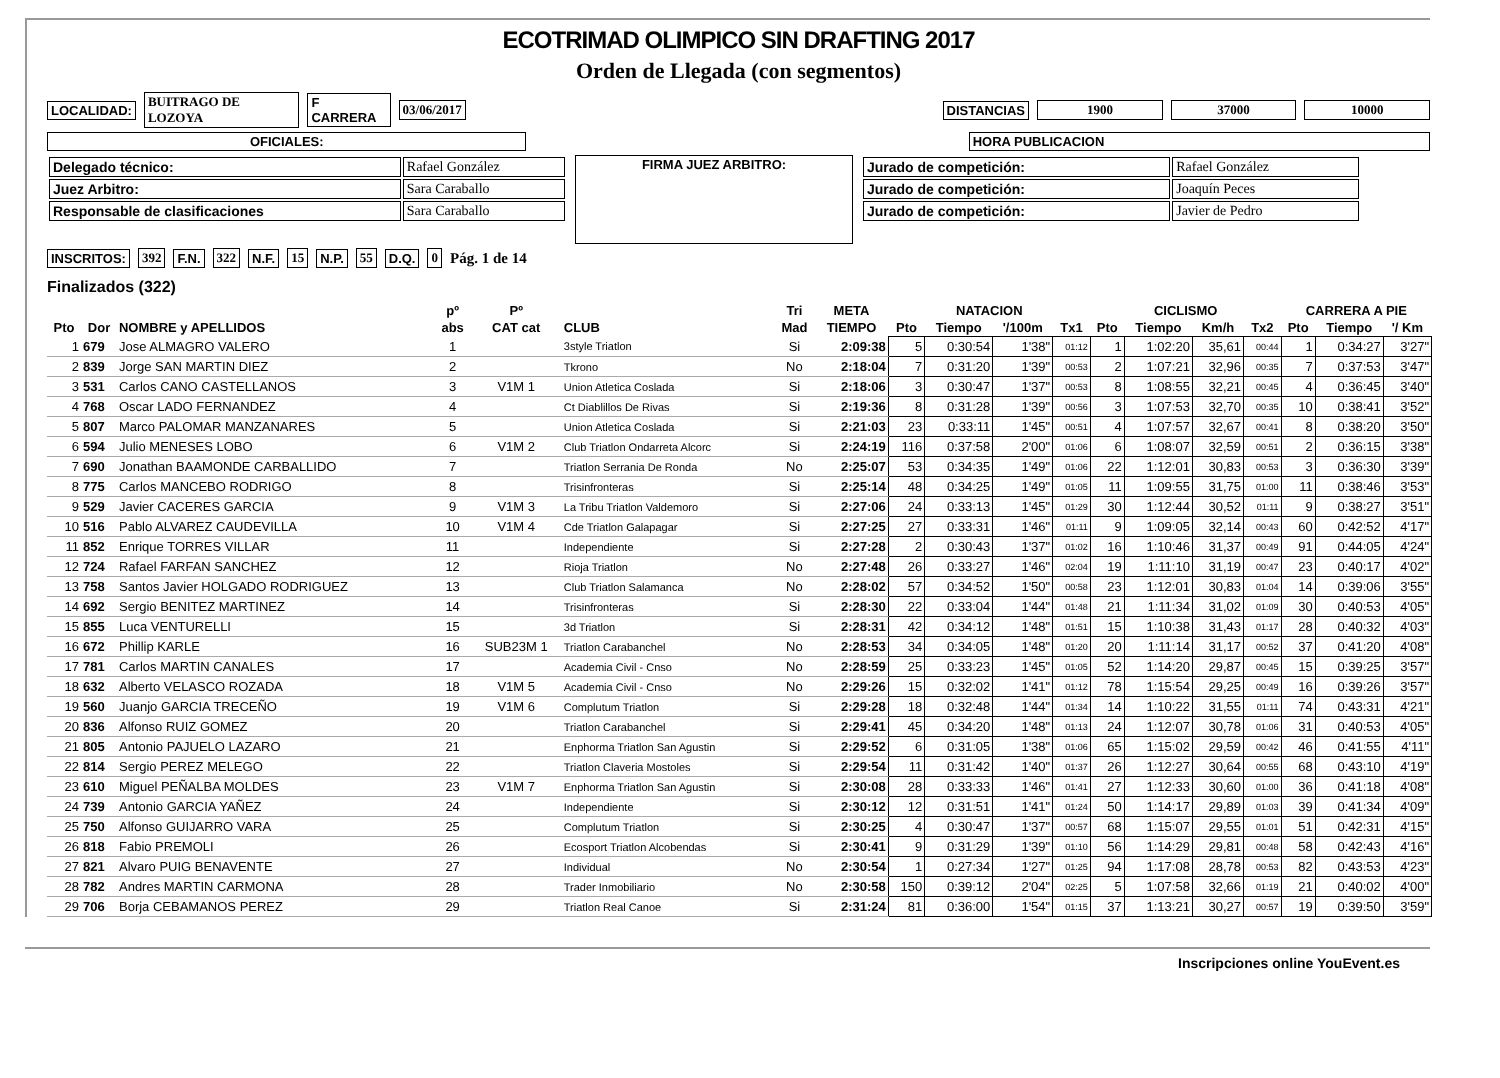ECOTRIMAD OLIMPICO SIN DRAFTING 2017
Orden de Llegada (con segmentos)
LOCALIDAD: BUITRAGO DE LOZOYA F CARRERA 03/06/2017 DISTANCIAS 1900 37000 10000
OFICIALES: HORA PUBLICACION
| Delegado técnico: | Rafael González |
| Juez Arbitro: | Sara Caraballo |
| Responsable de clasificaciones | Sara Caraballo |
FIRMA JUEZ ARBITRO:
| Jurado de competición: | Rafael González |
| Jurado de competición: | Joaquín Peces |
| Jurado de competición: | Javier de Pedro |
INSCRITOS: 392 F.N. 322 N.F. 15 N.P. 55 D.Q. 0 Pág. 1 de 14
Finalizados (322)
| | | | pº | Pº | | Tri | META | NATACION | | | | CICLISMO | | | | CARRERA A PIE | | |
| --- | --- | --- | --- | --- | --- | --- | --- | --- | --- | --- | --- | --- | --- | --- | --- | --- | --- | --- |
| Pto | Dor | NOMBRE y APELLIDOS | abs | CAT cat | CLUB | Mad | TIEMPO | Pto | Tiempo | '/100m | Tx1 | Pto | Tiempo | Km/h | Tx2 | Pto | Tiempo | '/ Km |
| 1 | 679 | Jose ALMAGRO VALERO | 1 | | 3style Triatlon | Si | 2:09:38 | 5 | 0:30:54 | 1'38" | 01:12 | 1 | 1:02:20 | 35,61 | 00:44 | 1 | 0:34:27 | 3'27" |
| 2 | 839 | Jorge SAN MARTIN DIEZ | 2 | | Tkrono | No | 2:18:04 | 7 | 0:31:20 | 1'39" | 00:53 | 2 | 1:07:21 | 32,96 | 00:35 | 7 | 0:37:53 | 3'47" |
| 3 | 531 | Carlos CANO CASTELLANOS | 3 | V1M 1 | Union Atletica Coslada | Si | 2:18:06 | 3 | 0:30:47 | 1'37" | 00:53 | 8 | 1:08:55 | 32,21 | 00:45 | 4 | 0:36:45 | 3'40" |
| 4 | 768 | Oscar LADO FERNANDEZ | 4 | | Ct Diablillos De Rivas | Si | 2:19:36 | 8 | 0:31:28 | 1'39" | 00:56 | 3 | 1:07:53 | 32,70 | 00:35 | 10 | 0:38:41 | 3'52" |
| 5 | 807 | Marco PALOMAR MANZANARES | 5 | | Union Atletica Coslada | Si | 2:21:03 | 23 | 0:33:11 | 1'45" | 00:51 | 4 | 1:07:57 | 32,67 | 00:41 | 8 | 0:38:20 | 3'50" |
| 6 | 594 | Julio MENESES LOBO | 6 | V1M 2 | Club Triatlon Ondarreta Alcorc | Si | 2:24:19 | 116 | 0:37:58 | 2'00" | 01:06 | 6 | 1:08:07 | 32,59 | 00:51 | 2 | 0:36:15 | 3'38" |
| 7 | 690 | Jonathan BAAMONDE CARBALLIDO | 7 | | Triatlon Serrania De Ronda | No | 2:25:07 | 53 | 0:34:35 | 1'49" | 01:06 | 22 | 1:12:01 | 30,83 | 00:53 | 3 | 0:36:30 | 3'39" |
| 8 | 775 | Carlos MANCEBO RODRIGO | 8 | | Trisinfronteras | Si | 2:25:14 | 48 | 0:34:25 | 1'49" | 01:05 | 11 | 1:09:55 | 31,75 | 01:00 | 11 | 0:38:46 | 3'53" |
| 9 | 529 | Javier CACERES GARCIA | 9 | V1M 3 | La Tribu Triatlon Valdemoro | Si | 2:27:06 | 24 | 0:33:13 | 1'45" | 01:29 | 30 | 1:12:44 | 30,52 | 01:11 | 9 | 0:38:27 | 3'51" |
| 10 | 516 | Pablo ALVAREZ CAUDEVILLA | 10 | V1M 4 | Cde Triatlon Galapagar | Si | 2:27:25 | 27 | 0:33:31 | 1'46" | 01:11 | 9 | 1:09:05 | 32,14 | 00:43 | 60 | 0:42:52 | 4'17" |
| 11 | 852 | Enrique TORRES VILLAR | 11 | | Independiente | Si | 2:27:28 | 2 | 0:30:43 | 1'37" | 01:02 | 16 | 1:10:46 | 31,37 | 00:49 | 91 | 0:44:05 | 4'24" |
| 12 | 724 | Rafael FARFAN SANCHEZ | 12 | | Rioja Triatlon | No | 2:27:48 | 26 | 0:33:27 | 1'46" | 02:04 | 19 | 1:11:10 | 31,19 | 00:47 | 23 | 0:40:17 | 4'02" |
| 13 | 758 | Santos Javier HOLGADO RODRIGUEZ | 13 | | Club Triatlon Salamanca | No | 2:28:02 | 57 | 0:34:52 | 1'50" | 00:58 | 23 | 1:12:01 | 30,83 | 01:04 | 14 | 0:39:06 | 3'55" |
| 14 | 692 | Sergio BENITEZ MARTINEZ | 14 | | Trisinfronteras | Si | 2:28:30 | 22 | 0:33:04 | 1'44" | 01:48 | 21 | 1:11:34 | 31,02 | 01:09 | 30 | 0:40:53 | 4'05" |
| 15 | 855 | Luca VENTURELLI | 15 | | 3d Triatlon | Si | 2:28:31 | 42 | 0:34:12 | 1'48" | 01:51 | 15 | 1:10:38 | 31,43 | 01:17 | 28 | 0:40:32 | 4'03" |
| 16 | 672 | Phillip KARLE | 16 | SUB23M 1 | Triatlon Carabanchel | No | 2:28:53 | 34 | 0:34:05 | 1'48" | 01:20 | 20 | 1:11:14 | 31,17 | 00:52 | 37 | 0:41:20 | 4'08" |
| 17 | 781 | Carlos MARTIN CANALES | 17 | | Academia Civil - Cnso | No | 2:28:59 | 25 | 0:33:23 | 1'45" | 01:05 | 52 | 1:14:20 | 29,87 | 00:45 | 15 | 0:39:25 | 3'57" |
| 18 | 632 | Alberto VELASCO ROZADA | 18 | V1M 5 | Academia Civil - Cnso | No | 2:29:26 | 15 | 0:32:02 | 1'41" | 01:12 | 78 | 1:15:54 | 29,25 | 00:49 | 16 | 0:39:26 | 3'57" |
| 19 | 560 | Juanjo GARCIA TRECEÑO | 19 | V1M 6 | Complutum Triatlon | Si | 2:29:28 | 18 | 0:32:48 | 1'44" | 01:34 | 14 | 1:10:22 | 31,55 | 01:11 | 74 | 0:43:31 | 4'21" |
| 20 | 836 | Alfonso RUIZ GOMEZ | 20 | | Triatlon Carabanchel | Si | 2:29:41 | 45 | 0:34:20 | 1'48" | 01:13 | 24 | 1:12:07 | 30,78 | 01:06 | 31 | 0:40:53 | 4'05" |
| 21 | 805 | Antonio PAJUELO LAZARO | 21 | | Enphorma Triatlon San Agustin | Si | 2:29:52 | 6 | 0:31:05 | 1'38" | 01:06 | 65 | 1:15:02 | 29,59 | 00:42 | 46 | 0:41:55 | 4'11" |
| 22 | 814 | Sergio PEREZ MELEGO | 22 | | Triatlon Claveria Mostoles | Si | 2:29:54 | 11 | 0:31:42 | 1'40" | 01:37 | 26 | 1:12:27 | 30,64 | 00:55 | 68 | 0:43:10 | 4'19" |
| 23 | 610 | Miguel PEÑALBA MOLDES | 23 | V1M 7 | Enphorma Triatlon San Agustin | Si | 2:30:08 | 28 | 0:33:33 | 1'46" | 01:41 | 27 | 1:12:33 | 30,60 | 01:00 | 36 | 0:41:18 | 4'08" |
| 24 | 739 | Antonio GARCIA YAÑEZ | 24 | | Independiente | Si | 2:30:12 | 12 | 0:31:51 | 1'41" | 01:24 | 50 | 1:14:17 | 29,89 | 01:03 | 39 | 0:41:34 | 4'09" |
| 25 | 750 | Alfonso GUIJARRO VARA | 25 | | Complutum Triatlon | Si | 2:30:25 | 4 | 0:30:47 | 1'37" | 00:57 | 68 | 1:15:07 | 29,55 | 01:01 | 51 | 0:42:31 | 4'15" |
| 26 | 818 | Fabio PREMOLI | 26 | | Ecosport Triatlon Alcobendas | Si | 2:30:41 | 9 | 0:31:29 | 1'39" | 01:10 | 56 | 1:14:29 | 29,81 | 00:48 | 58 | 0:42:43 | 4'16" |
| 27 | 821 | Alvaro PUIG BENAVENTE | 27 | | Individual | No | 2:30:54 | 1 | 0:27:34 | 1'27" | 01:25 | 94 | 1:17:08 | 28,78 | 00:53 | 82 | 0:43:53 | 4'23" |
| 28 | 782 | Andres MARTIN CARMONA | 28 | | Trader Inmobiliario | No | 2:30:58 | 150 | 0:39:12 | 2'04" | 02:25 | 5 | 1:07:58 | 32,66 | 01:19 | 21 | 0:40:02 | 4'00" |
| 29 | 706 | Borja CEBAMANOS PEREZ | 29 | | Triatlon Real Canoe | Si | 2:31:24 | 81 | 0:36:00 | 1'54" | 01:15 | 37 | 1:13:21 | 30,27 | 00:57 | 19 | 0:39:50 | 3'59" |
Inscripciones online YouEvent.es